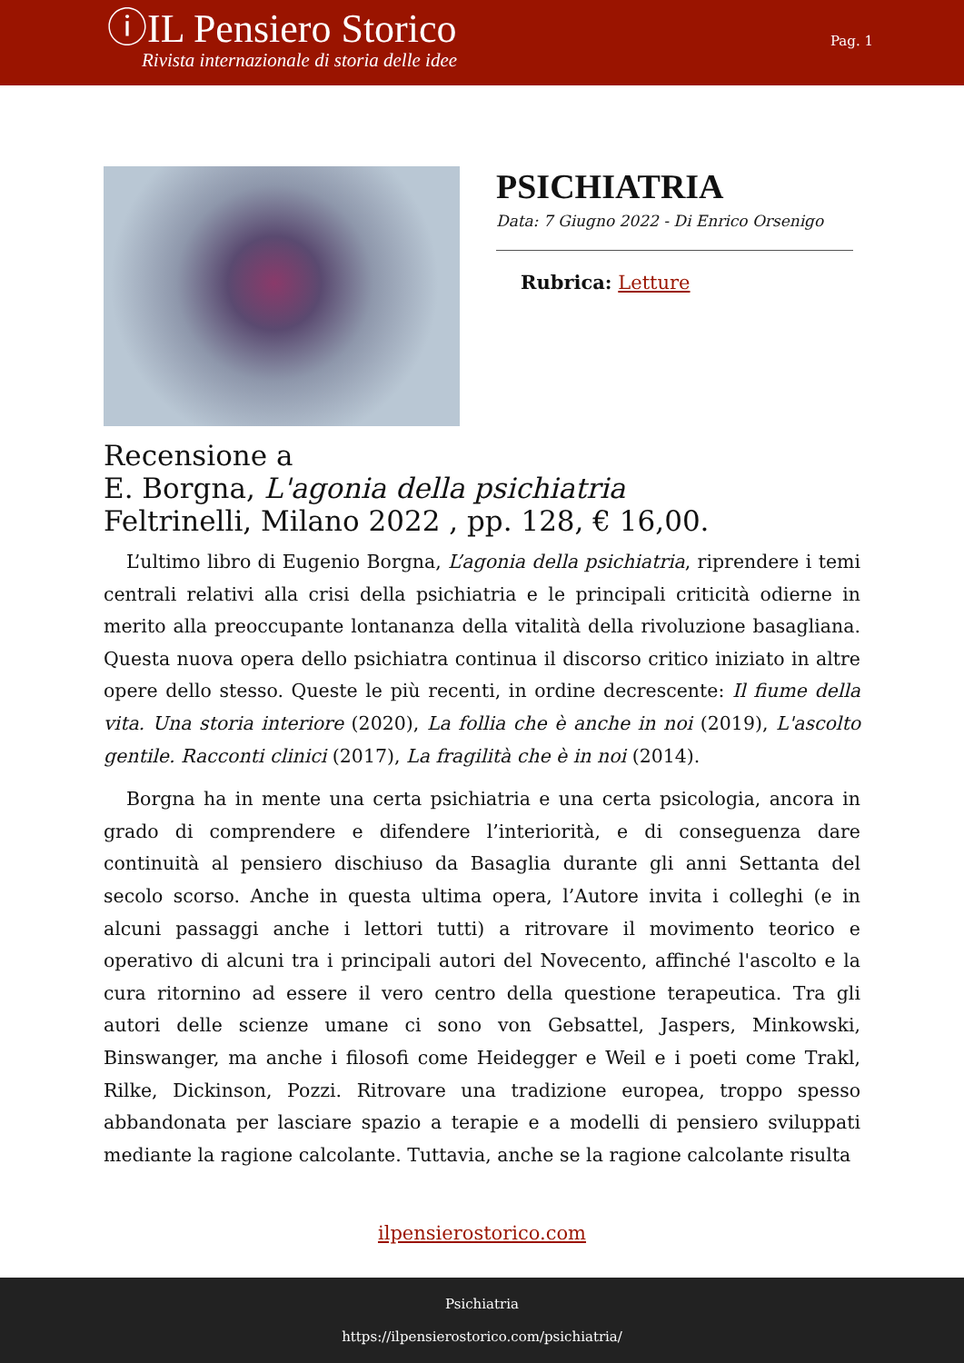ⓘIL Pensiero Storico
Rivista internazionale di storia delle idee
Pag. 1
PSICHIATRIA
Data: 7 Giugno 2022 - Di Enrico Orsenigo
Rubrica: Letture
Recensione a
E. Borgna, L'agonia della psichiatria
Feltrinelli, Milano 2022 , pp. 128, € 16,00.
L’ultimo libro di Eugenio Borgna, L’agonia della psichiatria, riprendere i temi centrali relativi alla crisi della psichiatria e le principali criticità odierne in merito alla preoccupante lontananza della vitalità della rivoluzione basagliana. Questa nuova opera dello psichiatra continua il discorso critico iniziato in altre opere dello stesso. Queste le più recenti, in ordine decrescente: Il fiume della vita. Una storia interiore (2020), La follia che è anche in noi (2019), L'ascolto gentile. Racconti clinici (2017), La fragilità che è in noi (2014).
Borgna ha in mente una certa psichiatria e una certa psicologia, ancora in grado di comprendere e difendere l’interiorità, e di conseguenza dare continuità al pensiero dischiuso da Basaglia durante gli anni Settanta del secolo scorso. Anche in questa ultima opera, l’Autore invita i colleghi (e in alcuni passaggi anche i lettori tutti) a ritrovare il movimento teorico e operativo di alcuni tra i principali autori del Novecento, affinché l'ascolto e la cura ritornino ad essere il vero centro della questione terapeutica. Tra gli autori delle scienze umane ci sono von Gebsattel, Jaspers, Minkowski, Binswanger, ma anche i filosofi come Heidegger e Weil e i poeti come Trakl, Rilke, Dickinson, Pozzi. Ritrovare una tradizione europea, troppo spesso abbandonata per lasciare spazio a terapie e a modelli di pensiero sviluppati mediante la ragione calcolante. Tuttavia, anche se la ragione calcolante risulta
ilpensierostorico.com
Psichiatria
https://ilpensierostorico.com/psichiatria/